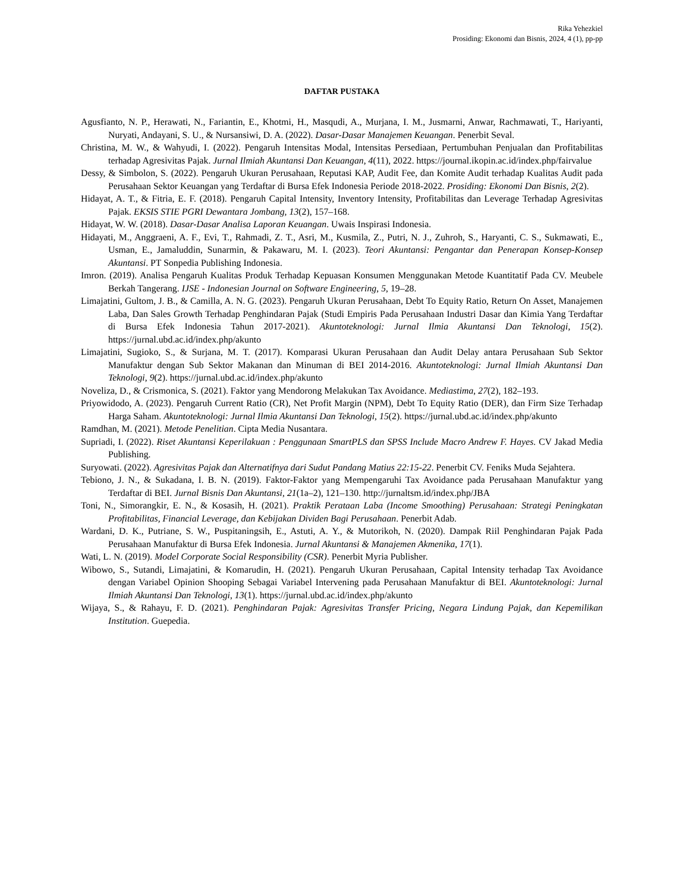Rika Yehezkiel
Prosiding: Ekonomi dan Bisnis, 2024, 4 (1), pp-pp
DAFTAR PUSTAKA
Agusfianto, N. P., Herawati, N., Fariantin, E., Khotmi, H., Masqudi, A., Murjana, I. M., Jusmarni, Anwar, Rachmawati, T., Hariyanti, Nuryati, Andayani, S. U., & Nursansiwi, D. A. (2022). Dasar-Dasar Manajemen Keuangan. Penerbit Seval.
Christina, M. W., & Wahyudi, I. (2022). Pengaruh Intensitas Modal, Intensitas Persediaan, Pertumbuhan Penjualan dan Profitabilitas terhadap Agresivitas Pajak. Jurnal Ilmiah Akuntansi Dan Keuangan, 4(11), 2022. https://journal.ikopin.ac.id/index.php/fairvalue
Dessy, & Simbolon, S. (2022). Pengaruh Ukuran Perusahaan, Reputasi KAP, Audit Fee, dan Komite Audit terhadap Kualitas Audit pada Perusahaan Sektor Keuangan yang Terdaftar di Bursa Efek Indonesia Periode 2018-2022. Prosiding: Ekonomi Dan Bisnis, 2(2).
Hidayat, A. T., & Fitria, E. F. (2018). Pengaruh Capital Intensity, Inventory Intensity, Profitabilitas dan Leverage Terhadap Agresivitas Pajak. EKSIS STIE PGRI Dewantara Jombang, 13(2), 157–168.
Hidayat, W. W. (2018). Dasar-Dasar Analisa Laporan Keuangan. Uwais Inspirasi Indonesia.
Hidayati, M., Anggraeni, A. F., Evi, T., Rahmadi, Z. T., Asri, M., Kusmila, Z., Putri, N. J., Zuhroh, S., Haryanti, C. S., Sukmawati, E., Usman, E., Jamaluddin, Sunarmin, & Pakawaru, M. I. (2023). Teori Akuntansi: Pengantar dan Penerapan Konsep-Konsep Akuntansi. PT Sonpedia Publishing Indonesia.
Imron. (2019). Analisa Pengaruh Kualitas Produk Terhadap Kepuasan Konsumen Menggunakan Metode Kuantitatif Pada CV. Meubele Berkah Tangerang. IJSE - Indonesian Journal on Software Engineering, 5, 19–28.
Limajatini, Gultom, J. B., & Camilla, A. N. G. (2023). Pengaruh Ukuran Perusahaan, Debt To Equity Ratio, Return On Asset, Manajemen Laba, Dan Sales Growth Terhadap Penghindaran Pajak (Studi Empiris Pada Perusahaan Industri Dasar dan Kimia Yang Terdaftar di Bursa Efek Indonesia Tahun 2017-2021). Akuntoteknologi: Jurnal Ilmia Akuntansi Dan Teknologi, 15(2). https://jurnal.ubd.ac.id/index.php/akunto
Limajatini, Sugioko, S., & Surjana, M. T. (2017). Komparasi Ukuran Perusahaan dan Audit Delay antara Perusahaan Sub Sektor Manufaktur dengan Sub Sektor Makanan dan Minuman di BEI 2014-2016. Akuntoteknologi: Jurnal Ilmiah Akuntansi Dan Teknologi, 9(2). https://jurnal.ubd.ac.id/index.php/akunto
Noveliza, D., & Crismonica, S. (2021). Faktor yang Mendorong Melakukan Tax Avoidance. Mediastima, 27(2), 182–193.
Priyowidodo, A. (2023). Pengaruh Current Ratio (CR), Net Profit Margin (NPM), Debt To Equity Ratio (DER), dan Firm Size Terhadap Harga Saham. Akuntoteknologi: Jurnal Ilmia Akuntansi Dan Teknologi, 15(2). https://jurnal.ubd.ac.id/index.php/akunto
Ramdhan, M. (2021). Metode Penelitian. Cipta Media Nusantara.
Supriadi, I. (2022). Riset Akuntansi Keperilakuan : Penggunaan SmartPLS dan SPSS Include Macro Andrew F. Hayes. CV Jakad Media Publishing.
Suryowati. (2022). Agresivitas Pajak dan Alternatifnya dari Sudut Pandang Matius 22:15-22. Penerbit CV. Feniks Muda Sejahtera.
Tebiono, J. N., & Sukadana, I. B. N. (2019). Faktor-Faktor yang Mempengaruhi Tax Avoidance pada Perusahaan Manufaktur yang Terdaftar di BEI. Jurnal Bisnis Dan Akuntansi, 21(1a–2), 121–130. http://jurnaltsm.id/index.php/JBA
Toni, N., Simorangkir, E. N., & Kosasih, H. (2021). Praktik Perataan Laba (Income Smoothing) Perusahaan: Strategi Peningkatan Profitabilitas, Financial Leverage, dan Kebijakan Dividen Bagi Perusahaan. Penerbit Adab.
Wardani, D. K., Putriane, S. W., Puspitaningsih, E., Astuti, A. Y., & Mutorikoh, N. (2020). Dampak Riil Penghindaran Pajak Pada Perusahaan Manufaktur di Bursa Efek Indonesia. Jurnal Akuntansi & Manajemen Akmenika, 17(1).
Wati, L. N. (2019). Model Corporate Social Responsibility (CSR). Penerbit Myria Publisher.
Wibowo, S., Sutandi, Limajatini, & Komarudin, H. (2021). Pengaruh Ukuran Perusahaan, Capital Intensity terhadap Tax Avoidance dengan Variabel Opinion Shooping Sebagai Variabel Intervening pada Perusahaan Manufaktur di BEI. Akuntoteknologi: Jurnal Ilmiah Akuntansi Dan Teknologi, 13(1). https://jurnal.ubd.ac.id/index.php/akunto
Wijaya, S., & Rahayu, F. D. (2021). Penghindaran Pajak: Agresivitas Transfer Pricing, Negara Lindung Pajak, dan Kepemilikan Institution. Guepedia.